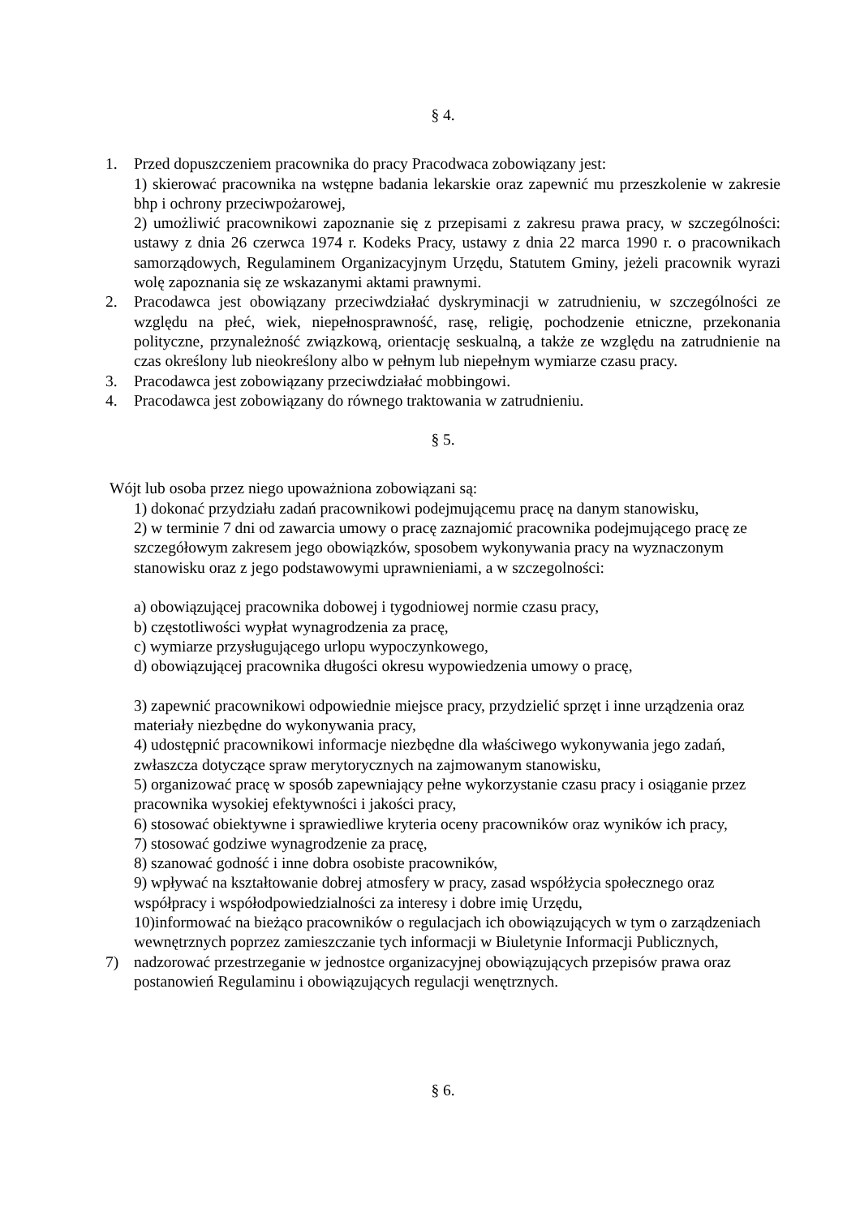§ 4.
1. Przed dopuszczeniem pracownika do pracy Pracodwaca zobowiązany jest:
1) skierować pracownika na wstępne badania lekarskie oraz zapewnić mu przeszkolenie w zakresie bhp i ochrony przeciwpożarowej,
2) umożliwić pracownikowi zapoznanie się z przepisami z zakresu prawa pracy, w szczególności: ustawy z dnia 26 czerwca 1974 r. Kodeks Pracy, ustawy z dnia 22 marca 1990 r. o pracownikach samorządowych, Regulaminem Organizacyjnym Urzędu, Statutem Gminy, jeżeli pracownik wyrazi wolę zapoznania się ze wskazanymi aktami prawnymi.
2. Pracodawca jest obowiązany przeciwdziałać dyskryminacji w zatrudnieniu, w szczególności ze względu na płeć, wiek, niepełnosprawność, rasę, religię, pochodzenie etniczne, przekonania polityczne, przynależność związkową, orientację seskualną, a także ze względu na zatrudnienie na czas określony lub nieokreślony albo w pełnym lub niepełnym wymiarze czasu pracy.
3. Pracodawca jest zobowiązany przeciwdziałać mobbingowi.
4. Pracodawca jest zobowiązany do równego traktowania w zatrudnieniu.
§ 5.
Wójt lub osoba przez niego upoważniona zobowiązani są:
1) dokonać przydziału zadań pracownikowi podejmującemu pracę na danym stanowisku,
2) w terminie 7 dni od zawarcia umowy o pracę zaznajomić pracownika podejmującego pracę ze szczegółowym zakresem jego obowiązków, sposobem wykonywania pracy na wyznaczonym stanowisku oraz z jego podstawowymi uprawnieniami, a w szczegolności:
a) obowiązującej pracownika dobowej i tygodniowej normie czasu pracy,
b) częstotliwości wypłat wynagrodzenia za pracę,
c) wymiarze przysługującego urlopu wypoczynkowego,
d) obowiązującej pracownika długości okresu wypowiedzenia umowy o pracę,
3) zapewnić pracownikowi odpowiednie miejsce pracy, przydzielić sprzęt i inne urządzenia oraz materiały niezbędne do wykonywania pracy,
4) udostępnić pracownikowi informacje niezbędne dla właściwego wykonywania jego zadań, zwłaszcza dotyczące spraw merytorycznych na zajmowanym stanowisku,
5) organizować pracę w sposób zapewniający pełne wykorzystanie czasu pracy i osiąganie przez pracownika wysokiej efektywności i jakości pracy,
6) stosować obiektywne i sprawiedliwe kryteria oceny pracowników oraz wyników ich pracy,
7) stosować godziwe wynagrodzenie za pracę,
8) szanować godność i inne dobra osobiste pracowników,
9) wpływać na kształtowanie dobrej atmosfery w pracy, zasad współżycia społecznego oraz współpracy i współodpowiedzialności za interesy i dobre imię Urzędu,
10)informować na bieżąco pracowników o regulacjach ich obowiązujących w tym o zarządzeniach wewnętrznych poprzez zamieszczanie tych informacji w Biuletynie Informacji Publicznych,
7) nadzorować przestrzeganie w jednostce organizacyjnej obowiązujących przepisów prawa oraz postanowień Regulaminu i obowiązujących regulacji wenętrznych.
§ 6.